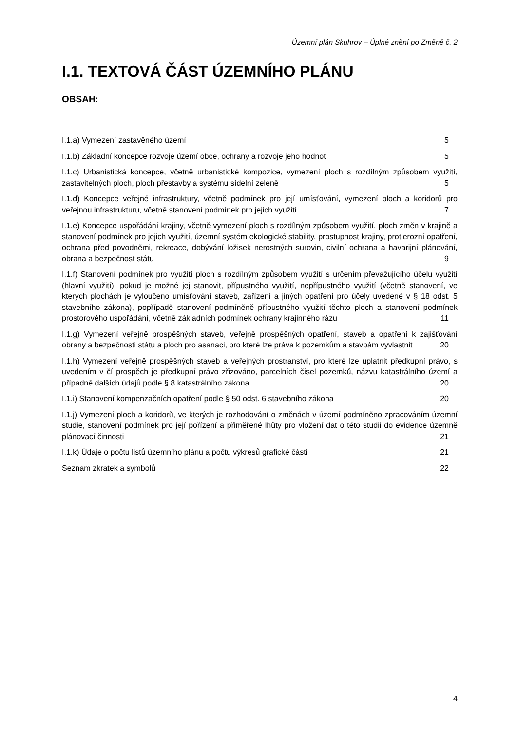Územní plán Skuhrov – Úplné znění po Změně č. 2
I.1. TEXTOVÁ ČÁST ÚZEMNÍHO PLÁNU
OBSAH:
I.1.a) Vymezení zastavěného území 5
I.1.b) Základní koncepce rozvoje území obce, ochrany a rozvoje jeho hodnot 5
I.1.c) Urbanistická koncepce, včetně urbanistické kompozice, vymezení ploch s rozdílným způsobem využití, zastavitelných ploch, ploch přestavby a systému sídelní zeleně 5
I.1.d) Koncepce veřejné infrastruktury, včetně podmínek pro její umísťování, vymezení ploch a koridorů pro veřejnou infrastrukturu, včetně stanovení podmínek pro jejich využití 7
I.1.e) Koncepce uspořádání krajiny, včetně vymezení ploch s rozdílným způsobem využití, ploch změn v krajině a stanovení podmínek pro jejich využití, územní systém ekologické stability, prostupnost krajiny, protierozní opatření, ochrana před povodněmi, rekreace, dobývání ložisek nerostných surovin, civilní ochrana a havarijní plánování, obrana a bezpečnost státu 9
I.1.f) Stanovení podmínek pro využití ploch s rozdílným způsobem využití s určením převažujícího účelu využití (hlavní využití), pokud je možné jej stanovit, přípustného využití, nepřípustného využití (včetně stanovení, ve kterých plochách je vyloučeno umísťování staveb, zařízení a jiných opatření pro účely uvedené v § 18 odst. 5 stavebního zákona), popřípadě stanovení podmíněně přípustného využití těchto ploch a stanovení podmínek prostorového uspořádání, včetně základních podmínek ochrany krajinného rázu 11
I.1.g) Vymezení veřejně prospěšných staveb, veřejně prospěšných opatření, staveb a opatření k zajišťování obrany a bezpečnosti státu a ploch pro asanaci, pro které lze práva k pozemkům a stavbám vyvlastnit 20
I.1.h) Vymezení veřejně prospěšných staveb a veřejných prostranství, pro které lze uplatnit předkupní právo, s uvedením v čí prospěch je předkupní právo zřizováno, parcelních čísel pozemků, názvu katastrálního území a případně dalších údajů podle § 8 katastrálního zákona 20
I.1.i) Stanovení kompenzačních opatření podle § 50 odst. 6 stavebního zákona 20
I.1.j) Vymezení ploch a koridorů, ve kterých je rozhodování o změnách v území podmíněno zpracováním územní studie, stanovení podmínek pro její pořízení a přiměřené lhůty pro vložení dat o této studii do evidence územně plánovací činnosti 21
I.1.k) Údaje o počtu listů územního plánu a počtu výkresů grafické části 21
Seznam zkratek a symbolů 22
4